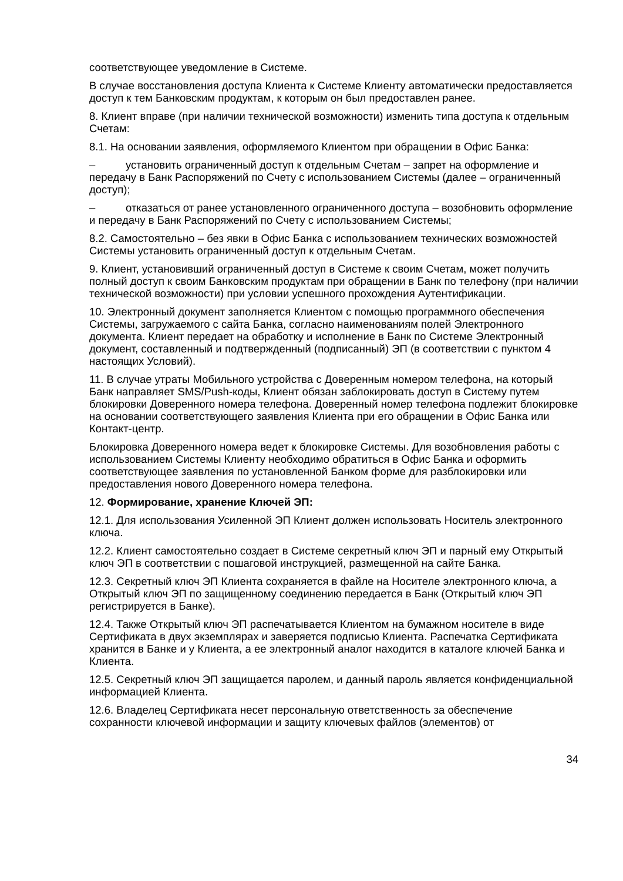соответствующее уведомление в Системе.
В случае восстановления доступа Клиента к Системе Клиенту автоматически предоставляется доступ к тем Банковским продуктам, к которым он был предоставлен ранее.
8. Клиент вправе (при наличии технической возможности) изменить типа доступа к отдельным Счетам:
8.1. На основании заявления, оформляемого Клиентом при обращении в Офис Банка:
– установить ограниченный доступ к отдельным Счетам – запрет на оформление и передачу в Банк Распоряжений по Счету с использованием Системы (далее – ограниченный доступ);
– отказаться от ранее установленного ограниченного доступа – возобновить оформление и передачу в Банк Распоряжений по Счету с использованием Системы;
8.2. Самостоятельно – без явки в Офис Банка с использованием технических возможностей Системы установить ограниченный доступ к отдельным Счетам.
9. Клиент, установивший ограниченный доступ в Системе к своим Счетам, может получить полный доступ к своим Банковским продуктам при обращении в Банк по телефону (при наличии технической возможности) при условии успешного прохождения Аутентификации.
10. Электронный документ заполняется Клиентом с помощью программного обеспечения Системы, загружаемого с сайта Банка, согласно наименованиям полей Электронного документа. Клиент передает на обработку и исполнение в Банк по Системе Электронный документ, составленный и подтвержденный (подписанный) ЭП (в соответствии с пунктом 4 настоящих Условий).
11. В случае утраты Мобильного устройства с Доверенным номером телефона, на который Банк направляет SMS/Push-коды, Клиент обязан заблокировать доступ в Систему путем блокировки Доверенного номера телефона. Доверенный номер телефона подлежит блокировке на основании соответствующего заявления Клиента при его обращении в Офис Банка или Контакт-центр.
Блокировка Доверенного номера ведет к блокировке Системы. Для возобновления работы с использованием Системы Клиенту необходимо обратиться в Офис Банка и оформить соответствующее заявления по установленной Банком форме для разблокировки или предоставления нового Доверенного номера телефона.
12. Формирование, хранение Ключей ЭП:
12.1. Для использования Усиленной ЭП Клиент должен использовать Носитель электронного ключа.
12.2. Клиент самостоятельно создает в Системе секретный ключ ЭП и парный ему Открытый ключ ЭП в соответствии с пошаговой инструкцией, размещенной на сайте Банка.
12.3. Секретный ключ ЭП Клиента сохраняется в файле на Носителе электронного ключа, а Открытый ключ ЭП по защищенному соединению передается в Банк (Открытый ключ ЭП регистрируется в Банке).
12.4. Также Открытый ключ ЭП распечатывается Клиентом на бумажном носителе в виде Сертификата в двух экземплярах и заверяется подписью Клиента. Распечатка Сертификата хранится в Банке и у Клиента, а ее электронный аналог находится в каталоге ключей Банка и Клиента.
12.5. Секретный ключ ЭП защищается паролем, и данный пароль является конфиденциальной информацией Клиента.
12.6. Владелец Сертификата несет персональную ответственность за обеспечение сохранности ключевой информации и защиту ключевых файлов (элементов) от
34